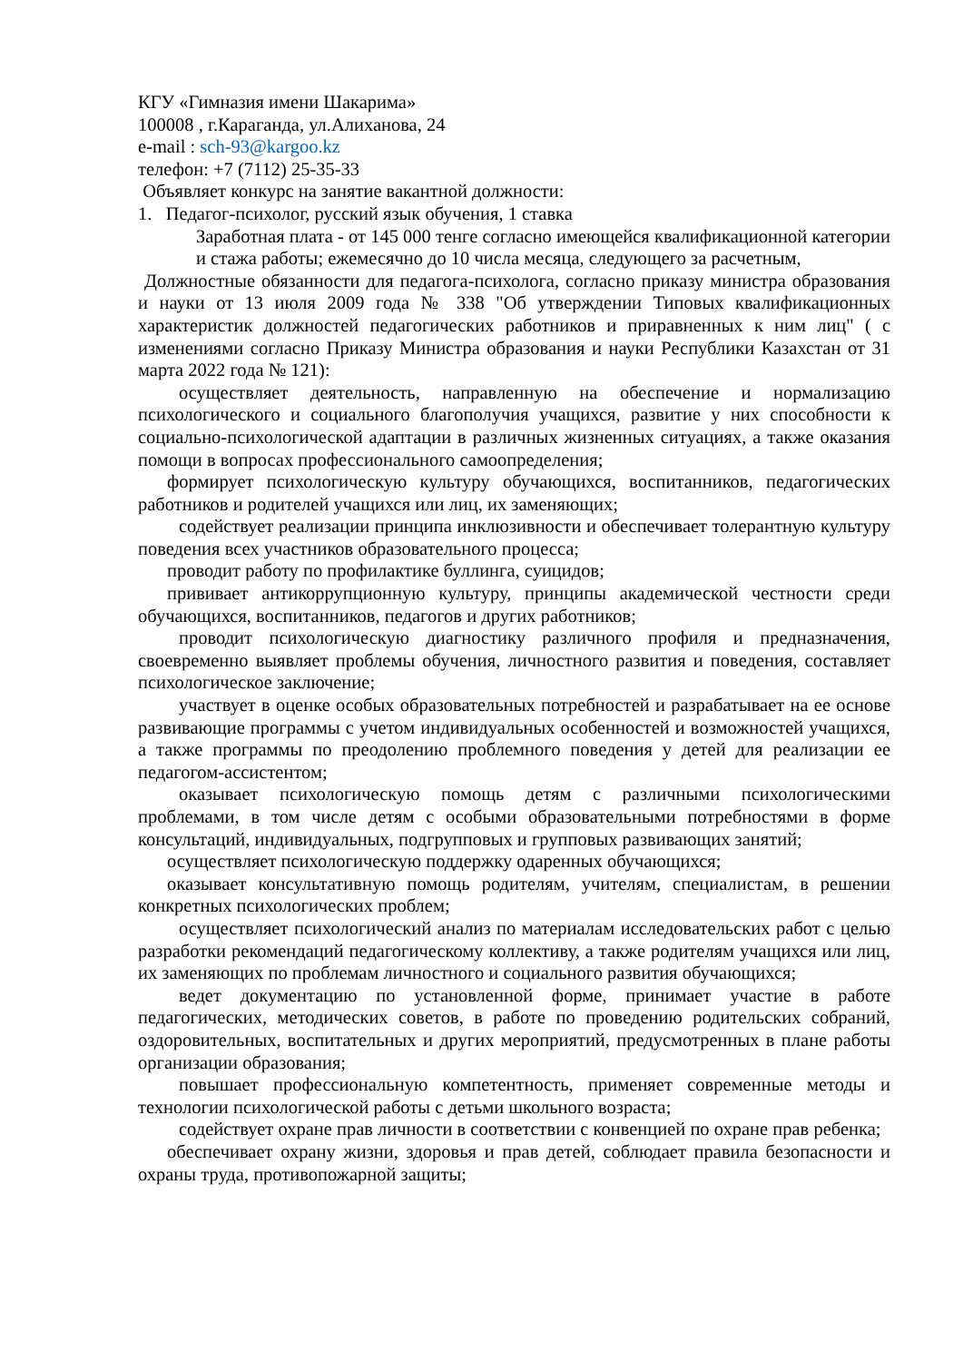КГУ «Гимназия имени Шакарима»
100008 , г.Караганда, ул.Алиханова, 24
e-mail : sch-93@kargoo.kz
телефон: +7 (7112) 25-35-33
Объявляет конкурс на занятие вакантной должности:
1. Педагог-психолог, русский язык обучения, 1 ставка
Заработная плата - от 145 000 тенге согласно имеющейся квалификационной категории и стажа работы; ежемесячно до 10 числа месяца, следующего за расчетным,
Должностные обязанности для педагога-психолога, согласно приказу министра образования и науки от 13 июля 2009 года № 338 "Об утверждении Типовых квалификационных характеристик должностей педагогических работников и приравненных к ним лиц" ( с изменениями согласно Приказу Министра образования и науки Республики Казахстан от 31 марта 2022 года № 121):
осуществляет деятельность, направленную на обеспечение и нормализацию психологического и социального благополучия учащихся, развитие у них способности к социально-психологической адаптации в различных жизненных ситуациях, а также оказания помощи в вопросах профессионального самоопределения;
формирует психологическую культуру обучающихся, воспитанников, педагогических работников и родителей учащихся или лиц, их заменяющих;
содействует реализации принципа инклюзивности и обеспечивает толерантную культуру поведения всех участников образовательного процесса;
проводит работу по профилактике буллинга, суицидов;
прививает антикоррупционную культуру, принципы академической честности среди обучающихся, воспитанников, педагогов и других работников;
проводит психологическую диагностику различного профиля и предназначения, своевременно выявляет проблемы обучения, личностного развития и поведения, составляет психологическое заключение;
участвует в оценке особых образовательных потребностей и разрабатывает на ее основе развивающие программы с учетом индивидуальных особенностей и возможностей учащихся, а также программы по преодолению проблемного поведения у детей для реализации ее педагогом-ассистентом;
оказывает психологическую помощь детям с различными психологическими проблемами, в том числе детям с особыми образовательными потребностями в форме консультаций, индивидуальных, подгрупповых и групповых развивающих занятий;
осуществляет психологическую поддержку одаренных обучающихся;
оказывает консультативную помощь родителям, учителям, специалистам, в решении конкретных психологических проблем;
осуществляет психологический анализ по материалам исследовательских работ с целью разработки рекомендаций педагогическому коллективу, а также родителям учащихся или лиц, их заменяющих по проблемам личностного и социального развития обучающихся;
ведет документацию по установленной форме, принимает участие в работе педагогических, методических советов, в работе по проведению родительских собраний, оздоровительных, воспитательных и других мероприятий, предусмотренных в плане работы организации образования;
повышает профессиональную компетентность, применяет современные методы и технологии психологической работы с детьми школьного возраста;
содействует охране прав личности в соответствии с конвенцией по охране прав ребенка;
обеспечивает охрану жизни, здоровья и прав детей, соблюдает правила безопасности и охраны труда, противопожарной защиты;